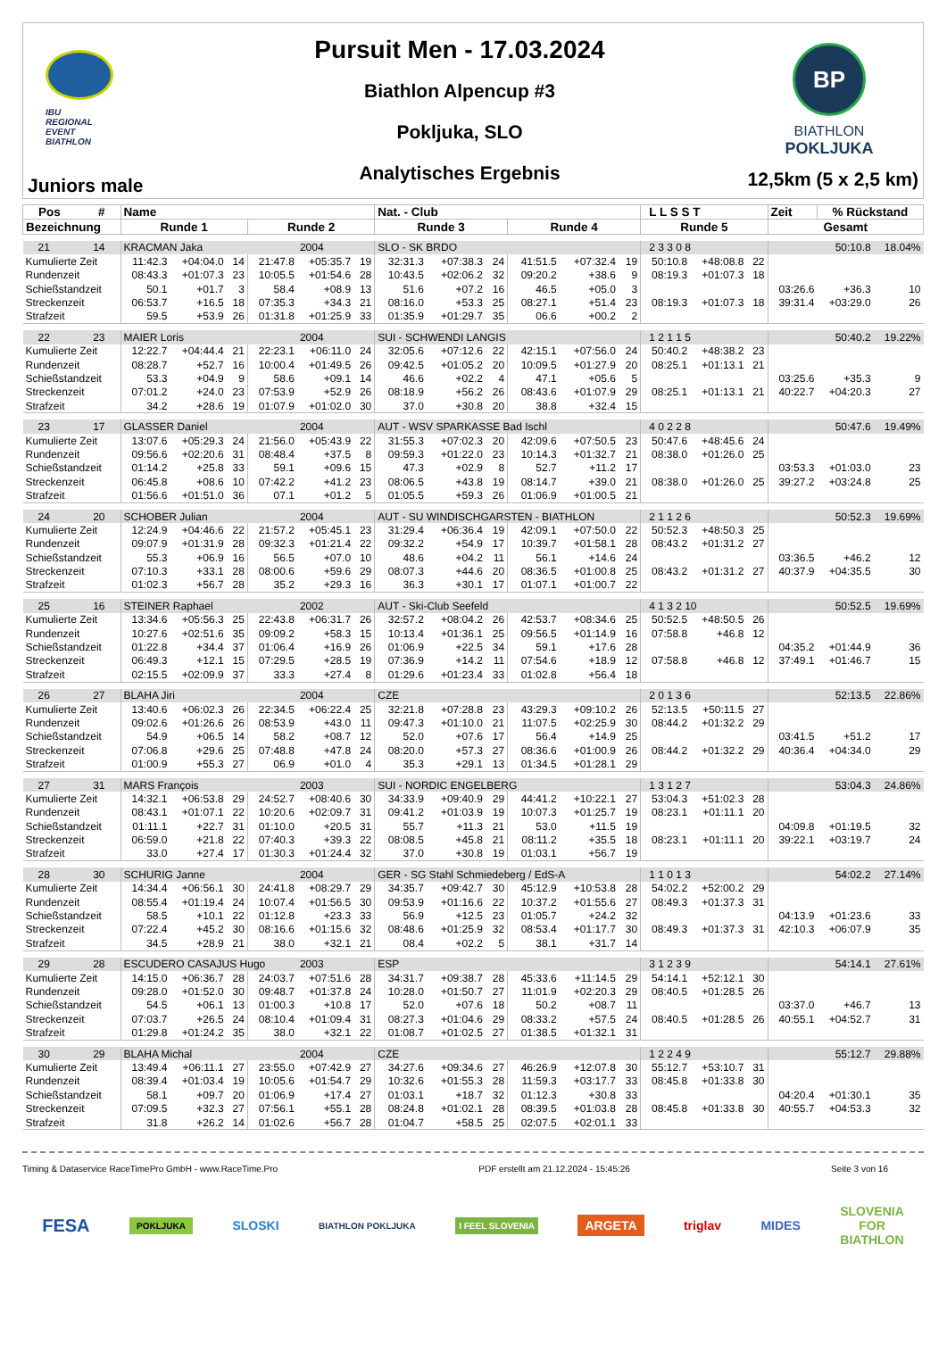IBU
REGIONAL
EVENT
BIATHLON
Juniors male
Pursuit Men - 17.03.2024
Biathlon Alpencup #3
Pokljuka, SLO
Analytisches Ergebnis
BP
BIATHLON
POKLJUKA
12,5km (5 x 2,5 km)
| Pos # | Name | | | | | | Nat. - Club | | | | | | L L S S T | | | Zeit | % Rückstand | |
| --- | --- | --- | --- | --- | --- | --- | --- | --- | --- | --- | --- | --- | --- | --- | --- | --- | --- | --- |
| Bezeichnung | Runde 1 | | | Runde 2 | | | Runde 3 | | | Runde 4 | | | Runde 5 | | | Gesamt | | |
| 21 14 | KRACMAN Jaka | | | | 2004 | | SLO - SK BRDO | | | | | | 2 3 3 0 8 | | | 50:10.8 | | 18.04% |
| Kumulierte Zeit | 11:42.3 | +04:04.0 | 14 | 21:47.8 | +05:35.7 | 19 | 32:31.3 | +07:38.3 | 24 | 41:51.5 | +07:32.4 | 19 | 50:10.8 | +48:08.8 | 22 | | | |
| Rundenzeit | 08:43.3 | +01:07.3 | 23 | 10:05.5 | +01:54.6 | 28 | 10:43.5 | +02:06.2 | 32 | 09:20.2 | +38.6 | 9 | 08:19.3 | +01:07.3 | 18 | | | |
| Schießstandzeit | 50.1 | +01.7 | 3 | 58.4 | +08.9 | 13 | 51.6 | +07.2 | 16 | 46.5 | +05.0 | 3 | | | | 03:26.6 | +36.3 | 10 |
| Streckenzeit | 06:53.7 | +16.5 | 18 | 07:35.3 | +34.3 | 21 | 08:16.0 | +53.3 | 25 | 08:27.1 | +51.4 | 23 | 08:19.3 | +01:07.3 | 18 | 39:31.4 | +03:29.0 | 26 |
| Strafzeit | 59.5 | +53.9 | 26 | 01:31.8 | +01:25.9 | 33 | 01:35.9 | +01:29.7 | 35 | 06.6 | +00.2 | 2 | | | | | | |
| 22 23 | MAIER Loris | | | | 2004 | | SUI - SCHWENDI LANGIS | | | | | | 1 2 1 1 5 | | | 50:40.2 | | 19.22% |
| Kumulierte Zeit | 12:22.7 | +04:44.4 | 21 | 22:23.1 | +06:11.0 | 24 | 32:05.6 | +07:12.6 | 22 | 42:15.1 | +07:56.0 | 24 | 50:40.2 | +48:38.2 | 23 | | | |
| Rundenzeit | 08:28.7 | +52.7 | 16 | 10:00.4 | +01:49.5 | 26 | 09:42.5 | +01:05.2 | 20 | 10:09.5 | +01:27.9 | 20 | 08:25.1 | +01:13.1 | 21 | | | |
| Schießstandzeit | 53.3 | +04.9 | 9 | 58.6 | +09.1 | 14 | 46.6 | +02.2 | 4 | 47.1 | +05.6 | 5 | | | | 03:25.6 | +35.3 | 9 |
| Streckenzeit | 07:01.2 | +24.0 | 23 | 07:53.9 | +52.9 | 26 | 08:18.9 | +56.2 | 26 | 08:43.6 | +01:07.9 | 29 | 08:25.1 | +01:13.1 | 21 | 40:22.7 | +04:20.3 | 27 |
| Strafzeit | 34.2 | +28.6 | 19 | 01:07.9 | +01:02.0 | 30 | 37.0 | +30.8 | 20 | 38.8 | +32.4 | 15 | | | | | | |
| 23 17 | GLASSER Daniel | | | | 2004 | | AUT - WSV SPARKASSE Bad Ischl | | | | | | 4 0 2 2 8 | | | 50:47.6 | | 19.49% |
| Kumulierte Zeit | 13:07.6 | +05:29.3 | 24 | 21:56.0 | +05:43.9 | 22 | 31:55.3 | +07:02.3 | 20 | 42:09.6 | +07:50.5 | 23 | 50:47.6 | +48:45.6 | 24 | | | |
| Rundenzeit | 09:56.6 | +02:20.6 | 31 | 08:48.4 | +37.5 | 8 | 09:59.3 | +01:22.0 | 23 | 10:14.3 | +01:32.7 | 21 | 08:38.0 | +01:26.0 | 25 | | | |
| Schießstandzeit | 01:14.2 | +25.8 | 33 | 59.1 | +09.6 | 15 | 47.3 | +02.9 | 8 | 52.7 | +11.2 | 17 | | | | 03:53.3 | +01:03.0 | 23 |
| Streckenzeit | 06:45.8 | +08.6 | 10 | 07:42.2 | +41.2 | 23 | 08:06.5 | +43.8 | 19 | 08:14.7 | +39.0 | 21 | 08:38.0 | +01:26.0 | 25 | 39:27.2 | +03:24.8 | 25 |
| Strafzeit | 01:56.6 | +01:51.0 | 36 | 07.1 | +01.2 | 5 | 01:05.5 | +59.3 | 26 | 01:06.9 | +01:00.5 | 21 | | | | | | |
| 24 20 | SCHOBER Julian | | | | 2004 | | AUT - SU WINDISCHGARSTEN - BIATHLON | | | | | | 2 1 1 2 6 | | | 50:52.3 | | 19.69% |
| Kumulierte Zeit | 12:24.9 | +04:46.6 | 22 | 21:57.2 | +05:45.1 | 23 | 31:29.4 | +06:36.4 | 19 | 42:09.1 | +07:50.0 | 22 | 50:52.3 | +48:50.3 | 25 | | | |
| Rundenzeit | 09:07.9 | +01:31.9 | 28 | 09:32.3 | +01:21.4 | 22 | 09:32.2 | +54.9 | 17 | 10:39.7 | +01:58.1 | 28 | 08:43.2 | +01:31.2 | 27 | | | |
| Schießstandzeit | 55.3 | +06.9 | 16 | 56.5 | +07.0 | 10 | 48.6 | +04.2 | 11 | 56.1 | +14.6 | 24 | | | | 03:36.5 | +46.2 | 12 |
| Streckenzeit | 07:10.3 | +33.1 | 28 | 08:00.6 | +59.6 | 29 | 08:07.3 | +44.6 | 20 | 08:36.5 | +01:00.8 | 25 | 08:43.2 | +01:31.2 | 27 | 40:37.9 | +04:35.5 | 30 |
| Strafzeit | 01:02.3 | +56.7 | 28 | 35.2 | +29.3 | 16 | 36.3 | +30.1 | 17 | 01:07.1 | +01:00.7 | 22 | | | | | | |
| 25 16 | STEINER Raphael | | | | 2002 | | AUT - Ski-Club Seefeld | | | | | | 4 1 3 2 10 | | | 50:52.5 | | 19.69% |
| Kumulierte Zeit | 13:34.6 | +05:56.3 | 25 | 22:43.8 | +06:31.7 | 26 | 32:57.2 | +08:04.2 | 26 | 42:53.7 | +08:34.6 | 25 | 50:52.5 | +48:50.5 | 26 | | | |
| Rundenzeit | 10:27.6 | +02:51.6 | 35 | 09:09.2 | +58.3 | 15 | 10:13.4 | +01:36.1 | 25 | 09:56.5 | +01:14.9 | 16 | 07:58.8 | +46.8 | 12 | | | |
| Schießstandzeit | 01:22.8 | +34.4 | 37 | 01:06.4 | +16.9 | 26 | 01:06.9 | +22.5 | 34 | 59.1 | +17.6 | 28 | | | | 04:35.2 | +01:44.9 | 36 |
| Streckenzeit | 06:49.3 | +12.1 | 15 | 07:29.5 | +28.5 | 19 | 07:36.9 | +14.2 | 11 | 07:54.6 | +18.9 | 12 | 07:58.8 | +46.8 | 12 | 37:49.1 | +01:46.7 | 15 |
| Strafzeit | 02:15.5 | +02:09.9 | 37 | 33.3 | +27.4 | 8 | 01:29.6 | +01:23.4 | 33 | 01:02.8 | +56.4 | 18 | | | | | | |
| 26 27 | BLAHA Jiri | | | | 2004 | | CZE | | | | | | 2 0 1 3 6 | | | 52:13.5 | | 22.86% |
| Kumulierte Zeit | 13:40.6 | +06:02.3 | 26 | 22:34.5 | +06:22.4 | 25 | 32:21.8 | +07:28.8 | 23 | 43:29.3 | +09:10.2 | 26 | 52:13.5 | +50:11.5 | 27 | | | |
| Rundenzeit | 09:02.6 | +01:26.6 | 26 | 08:53.9 | +43.0 | 11 | 09:47.3 | +01:10.0 | 21 | 11:07.5 | +02:25.9 | 30 | 08:44.2 | +01:32.2 | 29 | | | |
| Schießstandzeit | 54.9 | +06.5 | 14 | 58.2 | +08.7 | 12 | 52.0 | +07.6 | 17 | 56.4 | +14.9 | 25 | | | | 03:41.5 | +51.2 | 17 |
| Streckenzeit | 07:06.8 | +29.6 | 25 | 07:48.8 | +47.8 | 24 | 08:20.0 | +57.3 | 27 | 08:36.6 | +01:00.9 | 26 | 08:44.2 | +01:32.2 | 29 | 40:36.4 | +04:34.0 | 29 |
| Strafzeit | 01:00.9 | +55.3 | 27 | 06.9 | +01.0 | 4 | 35.3 | +29.1 | 13 | 01:34.5 | +01:28.1 | 29 | | | | | | |
| 27 31 | MARS François | | | | 2003 | | SUI - NORDIC ENGELBERG | | | | | | 1 3 1 2 7 | | | 53:04.3 | | 24.86% |
| Kumulierte Zeit | 14:32.1 | +06:53.8 | 29 | 24:52.7 | +08:40.6 | 30 | 34:33.9 | +09:40.9 | 29 | 44:41.2 | +10:22.1 | 27 | 53:04.3 | +51:02.3 | 28 | | | |
| Rundenzeit | 08:43.1 | +01:07.1 | 22 | 10:20.6 | +02:09.7 | 31 | 09:41.2 | +01:03.9 | 19 | 10:07.3 | +01:25.7 | 19 | 08:23.1 | +01:11.1 | 20 | | | |
| Schießstandzeit | 01:11.1 | +22.7 | 31 | 01:10.0 | +20.5 | 31 | 55.7 | +11.3 | 21 | 53.0 | +11.5 | 19 | | | | 04:09.8 | +01:19.5 | 32 |
| Streckenzeit | 06:59.0 | +21.8 | 22 | 07:40.3 | +39.3 | 22 | 08:08.5 | +45.8 | 21 | 08:11.2 | +35.5 | 18 | 08:23.1 | +01:11.1 | 20 | 39:22.1 | +03:19.7 | 24 |
| Strafzeit | 33.0 | +27.4 | 17 | 01:30.3 | +01:24.4 | 32 | 37.0 | +30.8 | 19 | 01:03.1 | +56.7 | 19 | | | | | | |
| 28 30 | SCHURIG Janne | | | | 2004 | | GER - SG Stahl Schmiedeberg / EdS-A | | | | | | 1 1 0 1 3 | | | 54:02.2 | | 27.14% |
| Kumulierte Zeit | 14:34.4 | +06:56.1 | 30 | 24:41.8 | +08:29.7 | 29 | 34:35.7 | +09:42.7 | 30 | 45:12.9 | +10:53.8 | 28 | 54:02.2 | +52:00.2 | 29 | | | |
| Rundenzeit | 08:55.4 | +01:19.4 | 24 | 10:07.4 | +01:56.5 | 30 | 09:53.9 | +01:16.6 | 22 | 10:37.2 | +01:55.6 | 27 | 08:49.3 | +01:37.3 | 31 | | | |
| Schießstandzeit | 58.5 | +10.1 | 22 | 01:12.8 | +23.3 | 33 | 56.9 | +12.5 | 23 | 01:05.7 | +24.2 | 32 | | | | 04:13.9 | +01:23.6 | 33 |
| Streckenzeit | 07:22.4 | +45.2 | 30 | 08:16.6 | +01:15.6 | 32 | 08:48.6 | +01:25.9 | 32 | 08:53.4 | +01:17.7 | 30 | 08:49.3 | +01:37.3 | 31 | 42:10.3 | +06:07.9 | 35 |
| Strafzeit | 34.5 | +28.9 | 21 | 38.0 | +32.1 | 21 | 08.4 | +02.2 | 5 | 38.1 | +31.7 | 14 | | | | | | |
| 29 28 | ESCUDERO CASAJUS Hugo | | | | 2003 | | ESP | | | | | | 3 1 2 3 9 | | | 54:14.1 | | 27.61% |
| Kumulierte Zeit | 14:15.0 | +06:36.7 | 28 | 24:03.7 | +07:51.6 | 28 | 34:31.7 | +09:38.7 | 28 | 45:33.6 | +11:14.5 | 29 | 54:14.1 | +52:12.1 | 30 | | | |
| Rundenzeit | 09:28.0 | +01:52.0 | 30 | 09:48.7 | +01:37.8 | 24 | 10:28.0 | +01:50.7 | 27 | 11:01.9 | +02:20.3 | 29 | 08:40.5 | +01:28.5 | 26 | | | |
| Schießstandzeit | 54.5 | +06.1 | 13 | 01:00.3 | +10.8 | 17 | 52.0 | +07.6 | 18 | 50.2 | +08.7 | 11 | | | | 03:37.0 | +46.7 | 13 |
| Streckenzeit | 07:03.7 | +26.5 | 24 | 08:10.4 | +01:09.4 | 31 | 08:27.3 | +01:04.6 | 29 | 08:33.2 | +57.5 | 24 | 08:40.5 | +01:28.5 | 26 | 40:55.1 | +04:52.7 | 31 |
| Strafzeit | 01:29.8 | +01:24.2 | 35 | 38.0 | +32.1 | 22 | 01:08.7 | +01:02.5 | 27 | 01:38.5 | +01:32.1 | 31 | | | | | | |
| 30 29 | BLAHA Michal | | | | 2004 | | CZE | | | | | | 1 2 2 4 9 | | | 55:12.7 | | 29.88% |
| Kumulierte Zeit | 13:49.4 | +06:11.1 | 27 | 23:55.0 | +07:42.9 | 27 | 34:27.6 | +09:34.6 | 27 | 46:26.9 | +12:07.8 | 30 | 55:12.7 | +53:10.7 | 31 | | | |
| Rundenzeit | 08:39.4 | +01:03.4 | 19 | 10:05.6 | +01:54.7 | 29 | 10:32.6 | +01:55.3 | 28 | 11:59.3 | +03:17.7 | 33 | 08:45.8 | +01:33.8 | 30 | | | |
| Schießstandzeit | 58.1 | +09.7 | 20 | 01:06.9 | +17.4 | 27 | 01:03.1 | +18.7 | 32 | 01:12.3 | +30.8 | 33 | | | | 04:20.4 | +01:30.1 | 35 |
| Streckenzeit | 07:09.5 | +32.3 | 27 | 07:56.1 | +55.1 | 28 | 08:24.8 | +01:02.1 | 28 | 08:39.5 | +01:03.8 | 28 | 08:45.8 | +01:33.8 | 30 | 40:55.7 | +04:53.3 | 32 |
| Strafzeit | 31.8 | +26.2 | 14 | 01:02.6 | +56.7 | 28 | 01:04.7 | +58.5 | 25 | 02:07.5 | +02:01.1 | 33 | | | | | | |
Timing & Dataservice RaceTimePro GmbH - www.RaceTime.Pro PDF erstellt am 21.12.2024 - 15:45:26 Seite 3 von 16
FESA POKLJUKA SLOSKI BIATHLON POKLJUKA I FEEL SLOVENIA ARGETA triglav MIDES SLOVENIA
FOR
BIATHLON